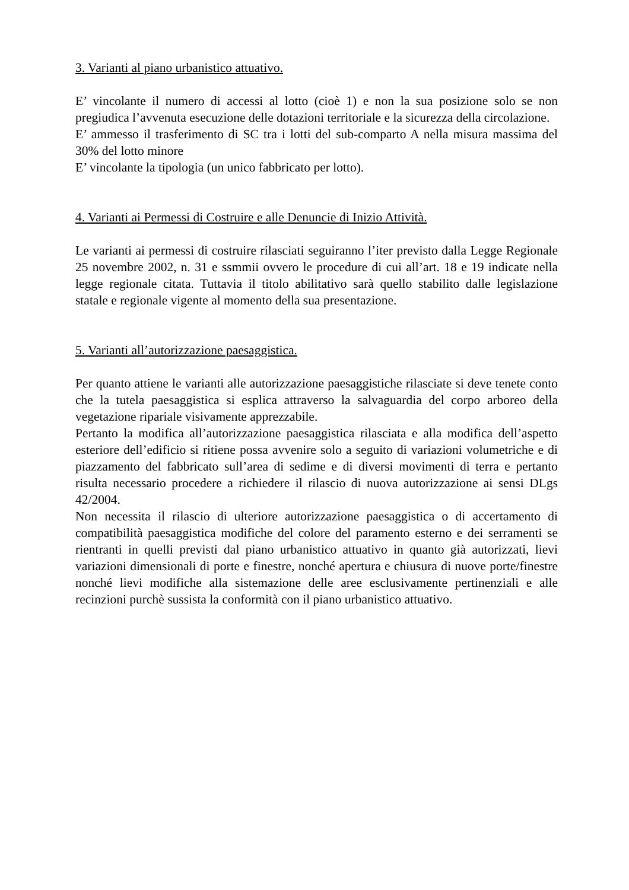3. Varianti al piano urbanistico attuativo.
E’ vincolante il numero di accessi al lotto (cioè 1) e non la sua posizione solo se non pregiudica l’avvenuta esecuzione delle dotazioni territoriale e la sicurezza della circolazione.
E’ ammesso il trasferimento di SC tra i lotti del sub-comparto A nella misura massima del 30% del lotto minore
E’ vincolante la tipologia (un unico fabbricato per lotto).
4. Varianti ai Permessi di Costruire e alle Denuncie di Inizio Attività.
Le varianti ai permessi di costruire rilasciati seguiranno l’iter previsto dalla Legge Regionale 25 novembre 2002, n. 31 e ssmmii ovvero le procedure di cui all’art. 18 e 19 indicate nella legge regionale citata. Tuttavia il titolo abilitativo sarà quello stabilito dalle legislazione statale e regionale vigente al momento della sua presentazione.
5. Varianti all’autorizzazione paesaggistica.
Per quanto attiene le varianti alle autorizzazione paesaggistiche rilasciate si deve tenete conto che la tutela paesaggistica si esplica attraverso la salvaguardia del corpo arboreo della vegetazione ripariale visivamente apprezzabile.
Pertanto la modifica all’autorizzazione paesaggistica rilasciata e alla modifica dell’aspetto esteriore dell’edificio si ritiene possa avvenire solo a seguito di variazioni volumetriche e di piazzamento del fabbricato sull’area di sedime e di diversi movimenti di terra e pertanto risulta necessario procedere a richiedere il rilascio di nuova autorizzazione ai sensi DLgs 42/2004.
Non necessita il rilascio di ulteriore autorizzazione paesaggistica o di accertamento di compatibilità paesaggistica modifiche del colore del paramento esterno e dei serramenti se rientranti in quelli previsti dal piano urbanistico attuativo in quanto già autorizzati, lievi variazioni dimensionali di porte e finestre, nonché apertura e chiusura di nuove porte/finestre nonché lievi modifiche alla sistemazione delle aree esclusivamente pertinenziali e alle recinzioni purchè sussista la conformità con il piano urbanistico attuativo.